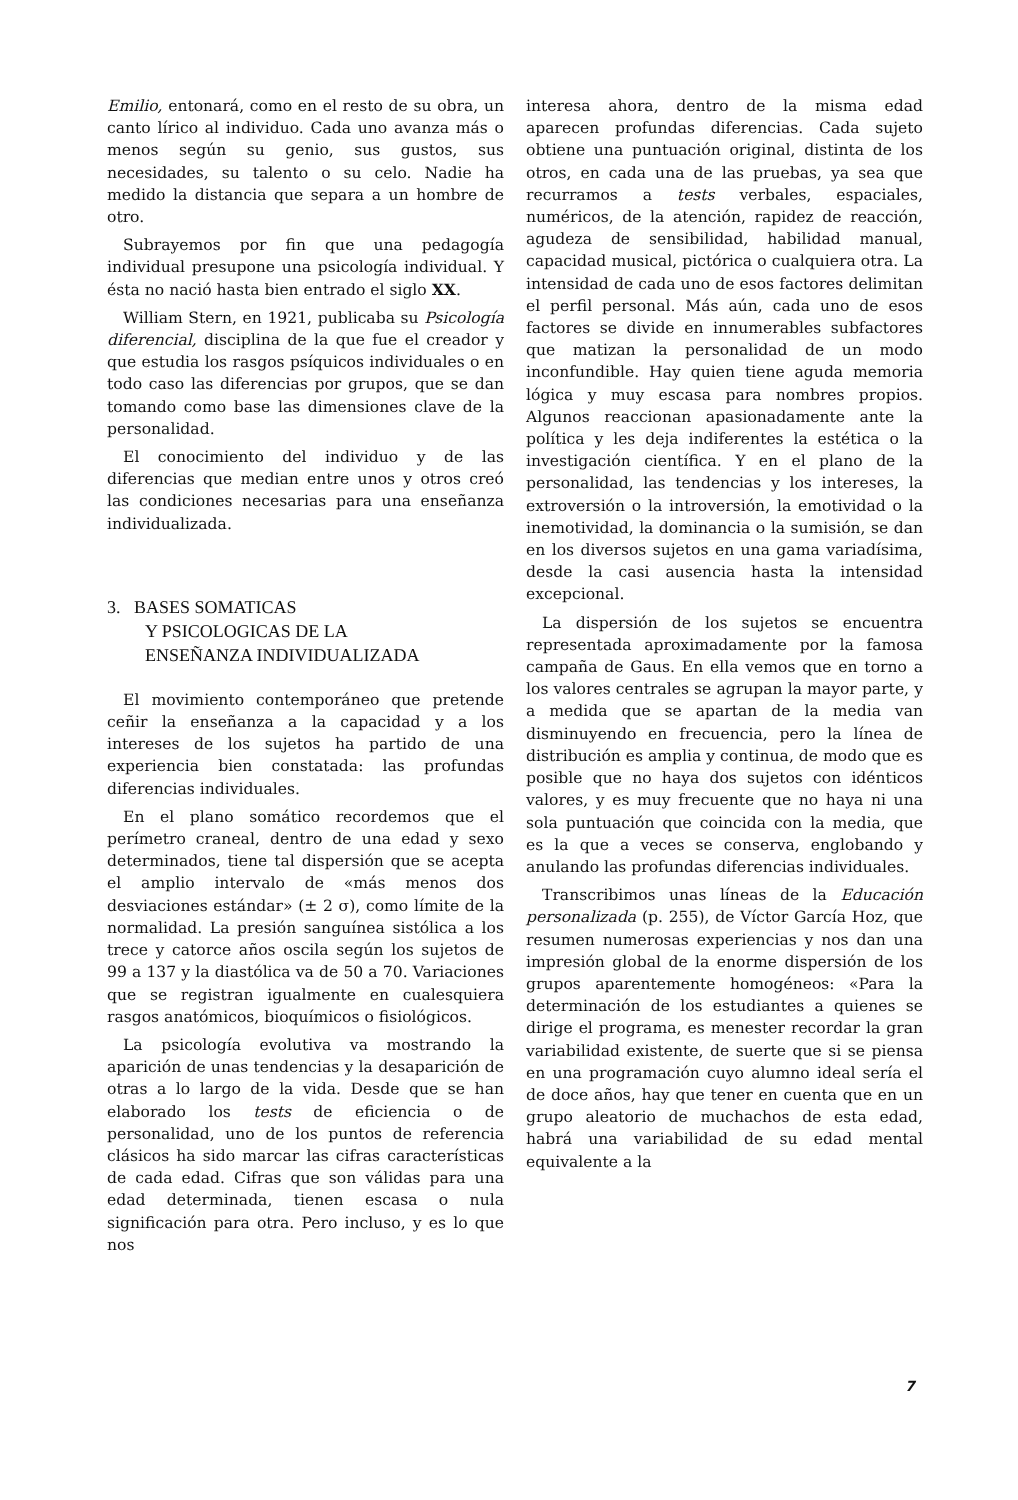Emilio, entonará, como en el resto de su obra, un canto lírico al individuo. Cada uno avanza más o menos según su genio, sus gustos, sus necesidades, su talento o su celo. Nadie ha medido la distancia que separa a un hombre de otro.
Subrayemos por fin que una pedagogía individual presupone una psicología individual. Y ésta no nació hasta bien entrado el siglo XX.
William Stern, en 1921, publicaba su Psicología diferencial, disciplina de la que fue el creador y que estudia los rasgos psíquicos individuales o en todo caso las diferencias por grupos, que se dan tomando como base las dimensiones clave de la personalidad.
El conocimiento del individuo y de las diferencias que median entre unos y otros creó las condiciones necesarias para una enseñanza individualizada.
3. BASES SOMATICAS
Y PSICOLOGICAS DE LA
ENSEÑANZA INDIVIDUALIZADA
El movimiento contemporáneo que pretende ceñir la enseñanza a la capacidad y a los intereses de los sujetos ha partido de una experiencia bien constatada: las profundas diferencias individuales.
En el plano somático recordemos que el perímetro craneal, dentro de una edad y sexo determinados, tiene tal dispersión que se acepta el amplio intervalo de «más menos dos desviaciones estándar» (± 2 σ), como límite de la normalidad. La presión sanguínea sistólica a los trece y catorce años oscila según los sujetos de 99 a 137 y la diastólica va de 50 a 70. Variaciones que se registran igualmente en cualesquiera rasgos anatómicos, bioquímicos o fisiológicos.
La psicología evolutiva va mostrando la aparición de unas tendencias y la desaparición de otras a lo largo de la vida. Desde que se han elaborado los tests de eficiencia o de personalidad, uno de los puntos de referencia clásicos ha sido marcar las cifras características de cada edad. Cifras que son válidas para una edad determinada, tienen escasa o nula significación para otra. Pero incluso, y es lo que nos
interesa ahora, dentro de la misma edad aparecen profundas diferencias. Cada sujeto obtiene una puntuación original, distinta de los otros, en cada una de las pruebas, ya sea que recurramos a tests verbales, espaciales, numéricos, de la atención, rapidez de reacción, agudeza de sensibilidad, habilidad manual, capacidad musical, pictórica o cualquiera otra. La intensidad de cada uno de esos factores delimitan el perfil personal. Más aún, cada uno de esos factores se divide en innumerables subfactores que matizan la personalidad de un modo inconfundible. Hay quien tiene aguda memoria lógica y muy escasa para nombres propios. Algunos reaccionan apasionadamente ante la política y les deja indiferentes la estética o la investigación científica. Y en el plano de la personalidad, las tendencias y los intereses, la extroversión o la introversión, la emotividad o la inemotividad, la dominancia o la sumisión, se dan en los diversos sujetos en una gama variadísima, desde la casi ausencia hasta la intensidad excepcional.
La dispersión de los sujetos se encuentra representada aproximadamente por la famosa campaña de Gaus. En ella vemos que en torno a los valores centrales se agrupan la mayor parte, y a medida que se apartan de la media van disminuyendo en frecuencia, pero la línea de distribución es amplia y continua, de modo que es posible que no haya dos sujetos con idénticos valores, y es muy frecuente que no haya ni una sola puntuación que coincida con la media, que es la que a veces se conserva, englobando y anulando las profundas diferencias individuales.
Transcribimos unas líneas de la Educación personalizada (p. 255), de Víctor García Hoz, que resumen numerosas experiencias y nos dan una impresión global de la enorme dispersión de los grupos aparentemente homogéneos: «Para la determinación de los estudiantes a quienes se dirige el programa, es menester recordar la gran variabilidad existente, de suerte que si se piensa en una programación cuyo alumno ideal sería el de doce años, hay que tener en cuenta que en un grupo aleatorio de muchachos de esta edad, habrá una variabilidad de su edad mental equivalente a la
7